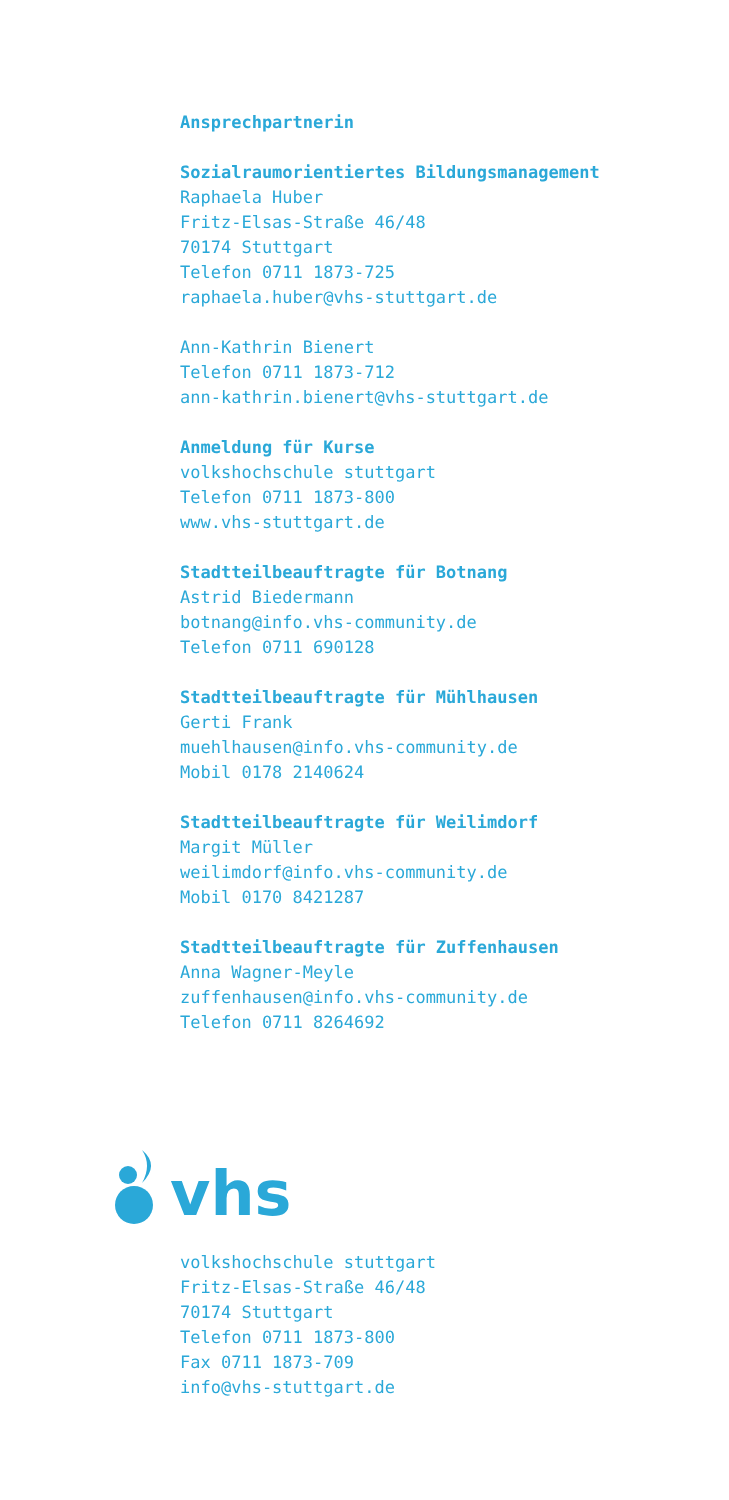Ansprechpartnerin
Sozialraumorientiertes Bildungsmanagement
Raphaela Huber
Fritz-Elsas-Straße 46/48
70174 Stuttgart
Telefon 0711 1873-725
raphaela.huber@vhs-stuttgart.de
Ann-Kathrin Bienert
Telefon 0711 1873-712
ann-kathrin.bienert@vhs-stuttgart.de
Anmeldung für Kurse
volkshochschule stuttgart
Telefon 0711 1873-800
www.vhs-stuttgart.de
Stadtteilbeauftragte für Botnang
Astrid Biedermann
botnang@info.vhs-community.de
Telefon 0711 690128
Stadtteilbeauftragte für Mühlhausen
Gerti Frank
muehlhausen@info.vhs-community.de
Mobil 0178 2140624
Stadtteilbeauftragte für Weilimdorf
Margit Müller
weilimdorf@info.vhs-community.de
Mobil 0170 8421287
Stadtteilbeauftragte für Zuffenhausen
Anna Wagner-Meyle
zuffenhausen@info.vhs-community.de
Telefon 0711 8264692
vhs
volkshochschule stuttgart
Fritz-Elsas-Straße 46/48
70174 Stuttgart
Telefon 0711 1873-800
Fax 0711 1873-709
info@vhs-stuttgart.de